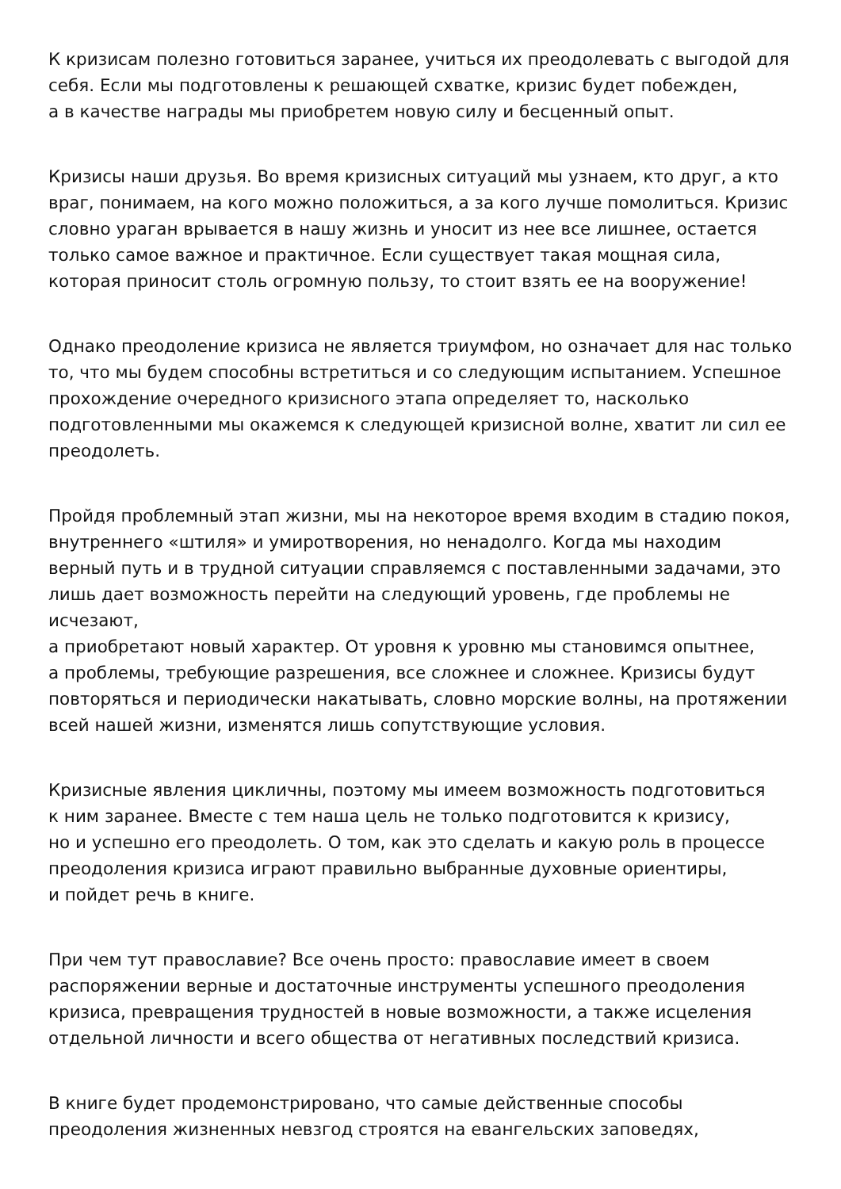К кризисам полезно готовиться заранее, учиться их преодолевать с выгодой для себя. Если мы подготовлены к решающей схватке, кризис будет побежден,
а в качестве награды мы приобретем новую силу и бесценный опыт.
Кризисы наши друзья. Во время кризисных ситуаций мы узнаем, кто друг, а кто враг, понимаем, на кого можно положиться, а за кого лучше помолиться. Кризис словно ураган врывается в нашу жизнь и уносит из нее все лишнее, остается только самое важное и практичное. Если существует такая мощная сила, которая приносит столь огромную пользу, то стоит взять ее на вооружение!
Однако преодоление кризиса не является триумфом, но означает для нас только то, что мы будем способны встретиться и со следующим испытанием. Успешное прохождение очередного кризисного этапа определяет то, насколько подготовленными мы окажемся к следующей кризисной волне, хватит ли сил ее преодолеть.
Пройдя проблемный этап жизни, мы на некоторое время входим в стадию покоя, внутреннего «штиля» и умиротворения, но ненадолго. Когда мы находим верный путь и в трудной ситуации справляемся с поставленными задачами, это лишь дает возможность перейти на следующий уровень, где проблемы не исчезают,
а приобретают новый характер. От уровня к уровню мы становимся опытнее,
а проблемы, требующие разрешения, все сложнее и сложнее. Кризисы будут повторяться и периодически накатывать, словно морские волны, на протяжении всей нашей жизни, изменятся лишь сопутствующие условия.
Кризисные явления цикличны, поэтому мы имеем возможность подготовиться
к ним заранее. Вместе с тем наша цель не только подготовится к кризису,
но и успешно его преодолеть. О том, как это сделать и какую роль в процессе преодоления кризиса играют правильно выбранные духовные ориентиры,
и пойдет речь в книге.
При чем тут православие? Все очень просто: православие имеет в своем распоряжении верные и достаточные инструменты успешного преодоления кризиса, превращения трудностей в новые возможности, а также исцеления отдельной личности и всего общества от негативных последствий кризиса.
В книге будет продемонстрировано, что самые действенные способы преодоления жизненных невзгод строятся на евангельских заповедях,